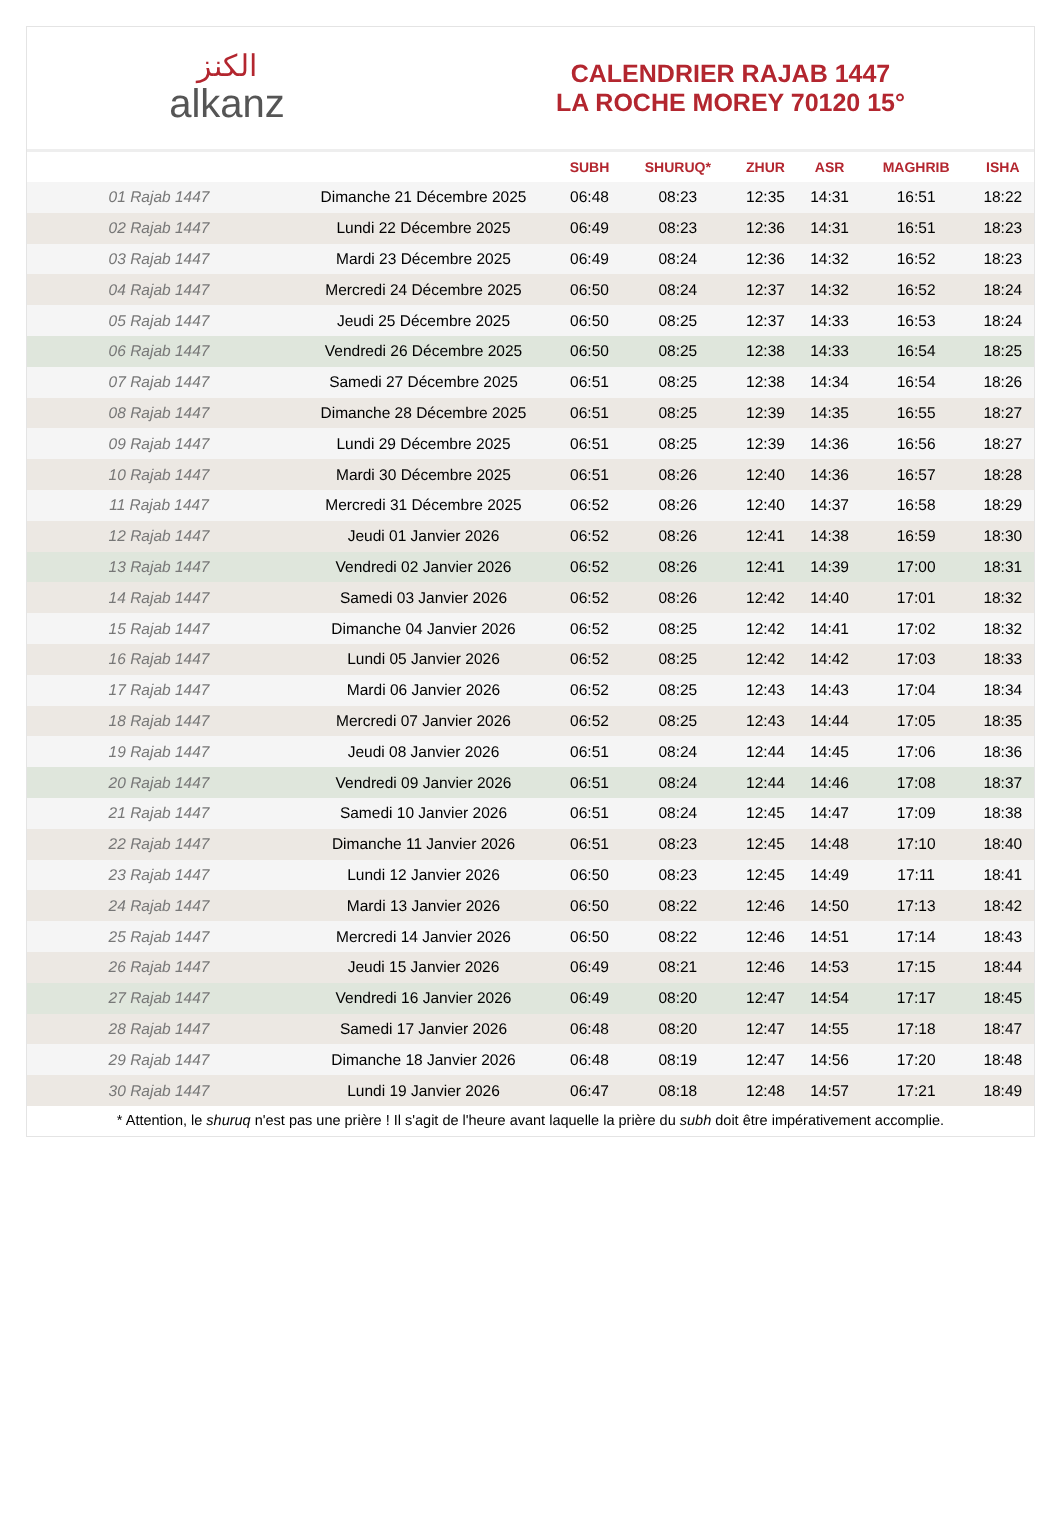ﺍﻟﻜﻨﺰ
alkanz
CALENDRIER RAJAB 1447
LA ROCHE MOREY 70120 15°
| | | SUBH | SHURUQ* | ZHUR | ASR | MAGHRIB | ISHA |
| --- | --- | --- | --- | --- | --- | --- | --- |
| 01 Rajab 1447 | Dimanche 21 Décembre 2025 | 06:48 | 08:23 | 12:35 | 14:31 | 16:51 | 18:22 |
| 02 Rajab 1447 | Lundi 22 Décembre 2025 | 06:49 | 08:23 | 12:36 | 14:31 | 16:51 | 18:23 |
| 03 Rajab 1447 | Mardi 23 Décembre 2025 | 06:49 | 08:24 | 12:36 | 14:32 | 16:52 | 18:23 |
| 04 Rajab 1447 | Mercredi 24 Décembre 2025 | 06:50 | 08:24 | 12:37 | 14:32 | 16:52 | 18:24 |
| 05 Rajab 1447 | Jeudi 25 Décembre 2025 | 06:50 | 08:25 | 12:37 | 14:33 | 16:53 | 18:24 |
| 06 Rajab 1447 | Vendredi 26 Décembre 2025 | 06:50 | 08:25 | 12:38 | 14:33 | 16:54 | 18:25 |
| 07 Rajab 1447 | Samedi 27 Décembre 2025 | 06:51 | 08:25 | 12:38 | 14:34 | 16:54 | 18:26 |
| 08 Rajab 1447 | Dimanche 28 Décembre 2025 | 06:51 | 08:25 | 12:39 | 14:35 | 16:55 | 18:27 |
| 09 Rajab 1447 | Lundi 29 Décembre 2025 | 06:51 | 08:25 | 12:39 | 14:36 | 16:56 | 18:27 |
| 10 Rajab 1447 | Mardi 30 Décembre 2025 | 06:51 | 08:26 | 12:40 | 14:36 | 16:57 | 18:28 |
| 11 Rajab 1447 | Mercredi 31 Décembre 2025 | 06:52 | 08:26 | 12:40 | 14:37 | 16:58 | 18:29 |
| 12 Rajab 1447 | Jeudi 01 Janvier 2026 | 06:52 | 08:26 | 12:41 | 14:38 | 16:59 | 18:30 |
| 13 Rajab 1447 | Vendredi 02 Janvier 2026 | 06:52 | 08:26 | 12:41 | 14:39 | 17:00 | 18:31 |
| 14 Rajab 1447 | Samedi 03 Janvier 2026 | 06:52 | 08:26 | 12:42 | 14:40 | 17:01 | 18:32 |
| 15 Rajab 1447 | Dimanche 04 Janvier 2026 | 06:52 | 08:25 | 12:42 | 14:41 | 17:02 | 18:32 |
| 16 Rajab 1447 | Lundi 05 Janvier 2026 | 06:52 | 08:25 | 12:42 | 14:42 | 17:03 | 18:33 |
| 17 Rajab 1447 | Mardi 06 Janvier 2026 | 06:52 | 08:25 | 12:43 | 14:43 | 17:04 | 18:34 |
| 18 Rajab 1447 | Mercredi 07 Janvier 2026 | 06:52 | 08:25 | 12:43 | 14:44 | 17:05 | 18:35 |
| 19 Rajab 1447 | Jeudi 08 Janvier 2026 | 06:51 | 08:24 | 12:44 | 14:45 | 17:06 | 18:36 |
| 20 Rajab 1447 | Vendredi 09 Janvier 2026 | 06:51 | 08:24 | 12:44 | 14:46 | 17:08 | 18:37 |
| 21 Rajab 1447 | Samedi 10 Janvier 2026 | 06:51 | 08:24 | 12:45 | 14:47 | 17:09 | 18:38 |
| 22 Rajab 1447 | Dimanche 11 Janvier 2026 | 06:51 | 08:23 | 12:45 | 14:48 | 17:10 | 18:40 |
| 23 Rajab 1447 | Lundi 12 Janvier 2026 | 06:50 | 08:23 | 12:45 | 14:49 | 17:11 | 18:41 |
| 24 Rajab 1447 | Mardi 13 Janvier 2026 | 06:50 | 08:22 | 12:46 | 14:50 | 17:13 | 18:42 |
| 25 Rajab 1447 | Mercredi 14 Janvier 2026 | 06:50 | 08:22 | 12:46 | 14:51 | 17:14 | 18:43 |
| 26 Rajab 1447 | Jeudi 15 Janvier 2026 | 06:49 | 08:21 | 12:46 | 14:53 | 17:15 | 18:44 |
| 27 Rajab 1447 | Vendredi 16 Janvier 2026 | 06:49 | 08:20 | 12:47 | 14:54 | 17:17 | 18:45 |
| 28 Rajab 1447 | Samedi 17 Janvier 2026 | 06:48 | 08:20 | 12:47 | 14:55 | 17:18 | 18:47 |
| 29 Rajab 1447 | Dimanche 18 Janvier 2026 | 06:48 | 08:19 | 12:47 | 14:56 | 17:20 | 18:48 |
| 30 Rajab 1447 | Lundi 19 Janvier 2026 | 06:47 | 08:18 | 12:48 | 14:57 | 17:21 | 18:49 |
* Attention, le shuruq n'est pas une prière ! Il s'agit de l'heure avant laquelle la prière du subh doit être impérativement accomplie.